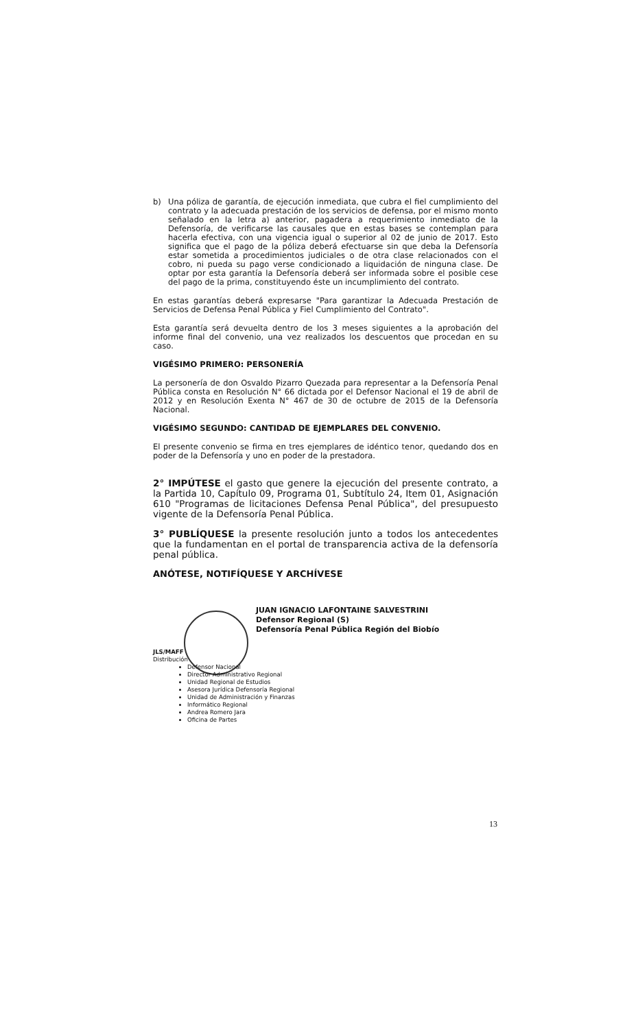b) Una póliza de garantía, de ejecución inmediata, que cubra el fiel cumplimiento del contrato y la adecuada prestación de los servicios de defensa, por el mismo monto señalado en la letra a) anterior, pagadera a requerimiento inmediato de la Defensoría, de verificarse las causales que en estas bases se contemplan para hacerla efectiva, con una vigencia igual o superior al 02 de junio de 2017. Esto significa que el pago de la póliza deberá efectuarse sin que deba la Defensoría estar sometida a procedimientos judiciales o de otra clase relacionados con el cobro, ni pueda su pago verse condicionado a liquidación de ninguna clase. De optar por esta garantía la Defensoría deberá ser informada sobre el posible cese del pago de la prima, constituyendo éste un incumplimiento del contrato.
En estas garantías deberá expresarse "Para garantizar la Adecuada Prestación de Servicios de Defensa Penal Pública y Fiel Cumplimiento del Contrato".
Esta garantía será devuelta dentro de los 3 meses siguientes a la aprobación del informe final del convenio, una vez realizados los descuentos que procedan en su caso.
VIGÉSIMO PRIMERO: PERSONERÍA
La personería de don Osvaldo Pizarro Quezada para representar a la Defensoría Penal Pública consta en Resolución N° 66 dictada por el Defensor Nacional el 19 de abril de 2012 y en Resolución Exenta N° 467 de 30 de octubre de 2015 de la Defensoría Nacional.
VIGÉSIMO SEGUNDO: CANTIDAD DE EJEMPLARES DEL CONVENIO.
El presente convenio se firma en tres ejemplares de idéntico tenor, quedando dos en poder de la Defensoría y uno en poder de la prestadora.
2° IMPÚTESE el gasto que genere la ejecución del presente contrato, a la Partida 10, Capítulo 09, Programa 01, Subtítulo 24, Item 01, Asignación 610 "Programas de licitaciones Defensa Penal Pública", del presupuesto vigente de la Defensoría Penal Pública.
3° PUBLÍQUESE la presente resolución junto a todos los antecedentes que la fundamentan en el portal de transparencia activa de la defensoría penal pública.
ANÓTESE, NOTIFÍQUESE Y ARCHÍVESE
JUAN IGNACIO LAFONTAINE SALVESTRINI
Defensor Regional (S)
Defensoría Penal Pública Región del Biobío
JLS/MAFF
Distribución
Defensor Nacional
Director Administrativo Regional
Unidad Regional de Estudios
Asesora Jurídica Defensoría Regional
Unidad de Administración y Finanzas
Informático Regional
Andrea Romero Jara
Oficina de Partes
13